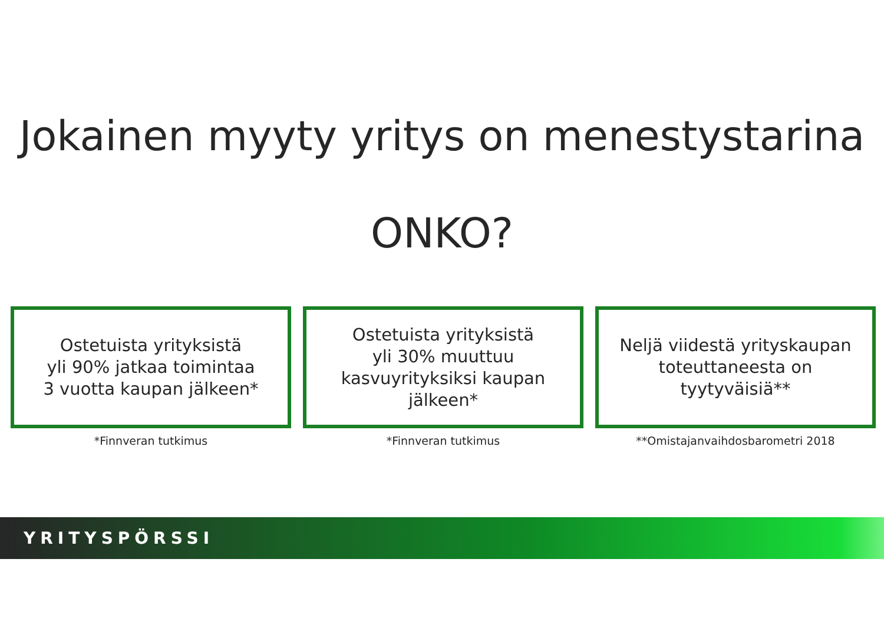Jokainen myyty yritys on menestystarina
ONKO?
Ostetuista yrityksistä
yli 90% jatkaa toimintaa
3 vuotta kaupan jälkeen*
*Finnveran tutkimus
Ostetuista yrityksistä
yli 30% muuttuu
kasvuyrityksiksi kaupan
jälkeen*
*Finnveran tutkimus
Neljä viidestä yrityskaupan
toteuttaneesta on
tyytyväisiä**
**Omistajanvaihdosbarometri 2018
YRITYSPÖRSSI